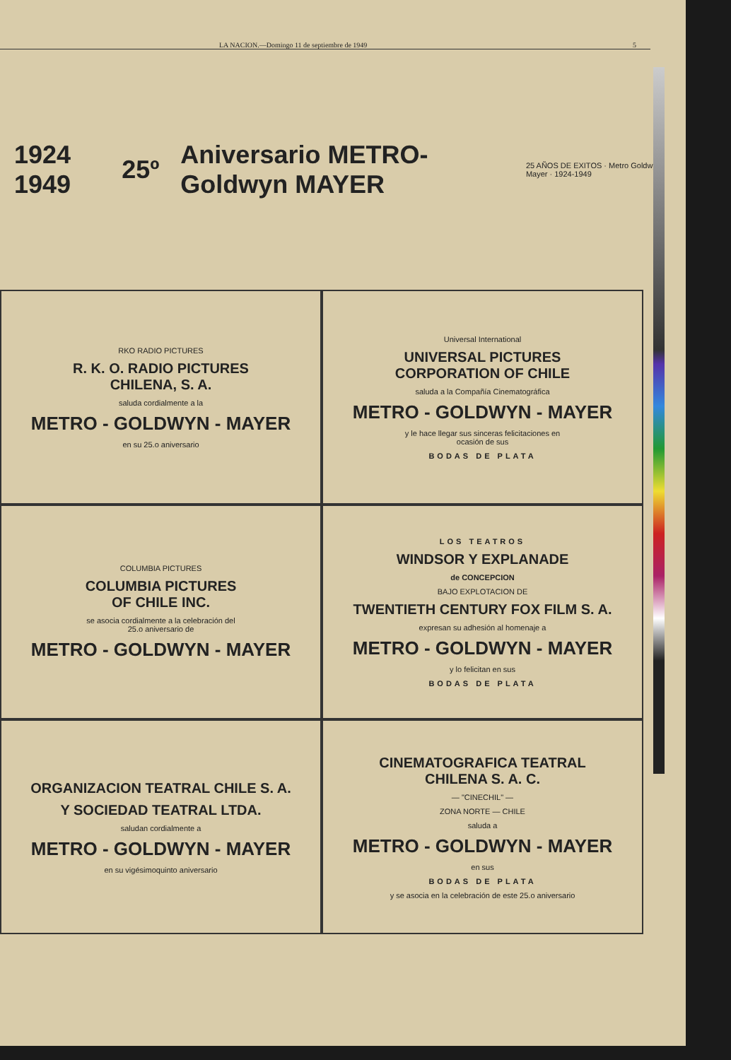LA NACION.—Domingo 11 de septiembre de 1949 5
1924 1949 25º
Aniversario METRO-Goldwyn MAYER
25 AÑOS DE EXITOS · Metro Goldwyn Mayer · 1924-1949
RKO RADIO PICTURES
R. K. O. RADIO PICTURES
CHILENA, S. A.
saluda cordialmente a la
METRO - GOLDWYN - MAYER
en su 25.o aniversario
Universal International
UNIVERSAL PICTURES
CORPORATION OF CHILE
saluda a la Compañía Cinematográfica
METRO - GOLDWYN - MAYER
y le hace llegar sus sinceras felicitaciones en
ocasión de sus
BODAS DE PLATA
COLUMBIA PICTURES
COLUMBIA PICTURES
OF CHILE INC.
se asocia cordialmente a la celebración del
25.o aniversario de
METRO - GOLDWYN - MAYER
LOS TEATROS
WINDSOR Y EXPLANADE
de CONCEPCION
BAJO EXPLOTACION DE
TWENTIETH CENTURY FOX FILM S. A.
expresan su adhesión al homenaje a
METRO - GOLDWYN - MAYER
y lo felicitan en sus
BODAS DE PLATA
ORGANIZACION TEATRAL CHILE S. A.
Y SOCIEDAD TEATRAL LTDA.
saludan cordialmente a
METRO - GOLDWYN - MAYER
en su vigésimoquinto aniversario
CINEMATOGRAFICA TEATRAL
CHILENA S. A. C.
— "CINECHIL" —
ZONA NORTE — CHILE
saluda a
METRO - GOLDWYN - MAYER
en sus
BODAS DE PLATA
y se asocia en la celebración de este 25.o aniversario